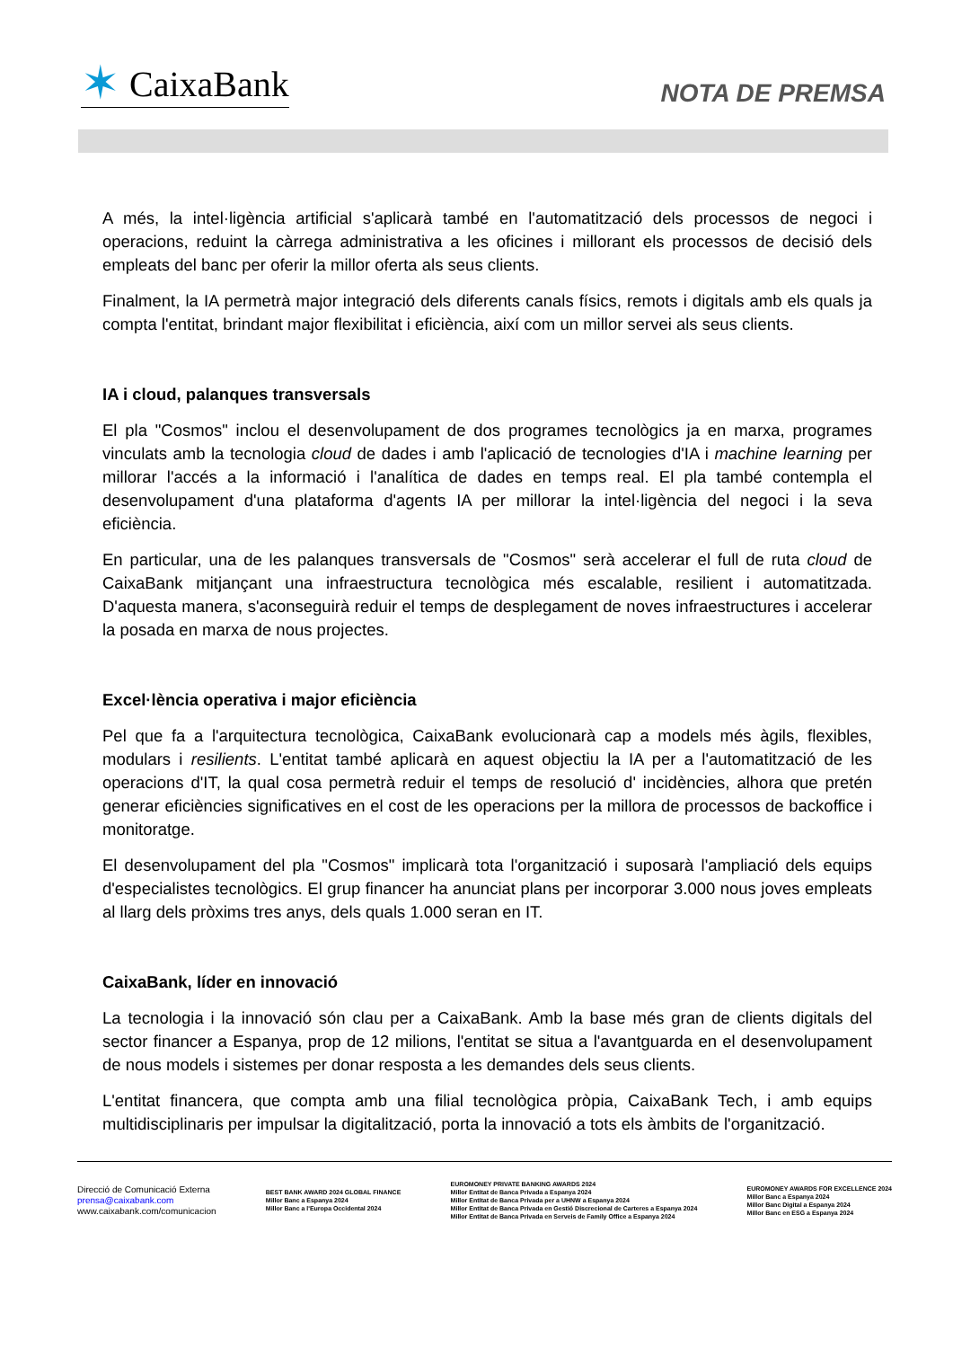✶ CaixaBank
NOTA DE PREMSA
A més, la intel·ligència artificial s'aplicarà també en l'automatització dels processos de negoci i operacions, reduint la càrrega administrativa a les oficines i millorant els processos de decisió dels empleats del banc per oferir la millor oferta als seus clients.
Finalment, la IA permetrà major integració dels diferents canals físics, remots i digitals amb els quals ja compta l'entitat, brindant major flexibilitat i eficiència, així com un millor servei als seus clients.
IA i cloud, palanques transversals
El pla "Cosmos" inclou el desenvolupament de dos programes tecnològics ja en marxa, programes vinculats amb la tecnologia cloud de dades i amb l'aplicació de tecnologies d'IA i machine learning per millorar l'accés a la informació i l'analítica de dades en temps real. El pla també contempla el desenvolupament d'una plataforma d'agents IA per millorar la intel·ligència del negoci i la seva eficiència.
En particular, una de les palanques transversals de "Cosmos" serà accelerar el full de ruta cloud de CaixaBank mitjançant una infraestructura tecnològica més escalable, resilient i automatitzada. D'aquesta manera, s'aconseguirà reduir el temps de desplegament de noves infraestructures i accelerar la posada en marxa de nous projectes.
Excel·lència operativa i major eficiència
Pel que fa a l'arquitectura tecnològica, CaixaBank evolucionarà cap a models més àgils, flexibles, modulars i resilients. L'entitat també aplicarà en aquest objectiu la IA per a l'automatització de les operacions d'IT, la qual cosa permetrà reduir el temps de resolució d' incidències, alhora que pretén generar eficiències significatives en el cost de les operacions per la millora de processos de backoffice i monitoratge.
El desenvolupament del pla "Cosmos" implicarà tota l'organització i suposarà l'ampliació dels equips d'especialistes tecnològics. El grup financer ha anunciat plans per incorporar 3.000 nous joves empleats al llarg dels pròxims tres anys, dels quals 1.000 seran en IT.
CaixaBank, líder en innovació
La tecnologia i la innovació són clau per a CaixaBank. Amb la base més gran de clients digitals del sector financer a Espanya, prop de 12 milions, l'entitat se situa a l'avantguarda en el desenvolupament de nous models i sistemes per donar resposta a les demandes dels seus clients.
L'entitat financera, que compta amb una filial tecnològica pròpia, CaixaBank Tech, i amb equips multidisciplinaris per impulsar la digitalització, porta la innovació a tots els àmbits de l'organització.
Direcció de Comunicació Externa
prensa@caixabank.com
www.caixabank.com/comunicacion
BEST BANK AWARD 2024 GLOBAL FINANCE
Millor Banc a Espanya 2024
Millor Banc a l'Europa Occidental 2024
EUROMONEY PRIVATE BANKING AWARDS 2024
Millor Entitat de Banca Privada a Espanya 2024
Millor Entitat de Banca Privada per a UHNW a Espanya 2024
Millor Entitat de Banca Privada en Gestió Discrecional de Carteres a Espanya 2024
Millor Entitat de Banca Privada en Serveis de Family Office a Espanya 2024
EUROMONEY AWARDS FOR EXCELLENCE 2024
Millor Banc a Espanya 2024
Millor Banc Digital a Espanya 2024
Millor Banc en ESG a Espanya 2024